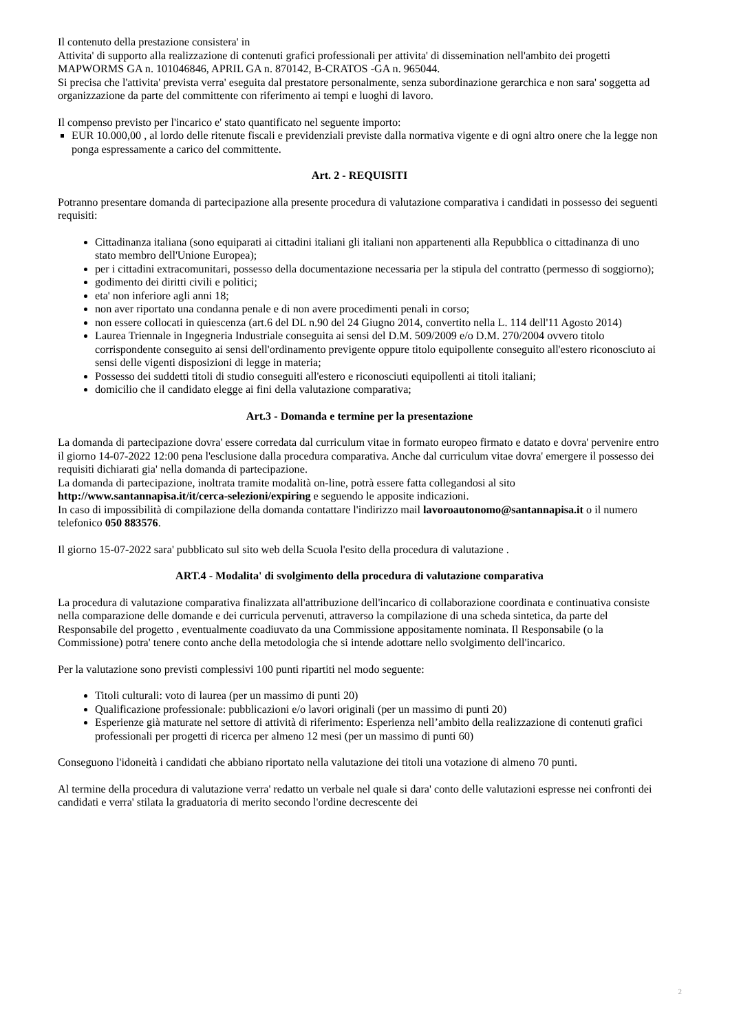Il contenuto della prestazione consistera' in
Attivita' di supporto alla realizzazione di contenuti grafici professionali per attivita' di dissemination nell'ambito dei progetti MAPWORMS GA n. 101046846, APRIL GA n. 870142, B-CRATOS -GA n. 965044.
Si precisa che l'attivita' prevista verra' eseguita dal prestatore personalmente, senza subordinazione gerarchica e non sara' soggetta ad organizzazione da parte del committente con riferimento ai tempi e luoghi di lavoro.
Il compenso previsto per l'incarico e' stato quantificato nel seguente importo:
EUR 10.000,00 , al lordo delle ritenute fiscali e previdenziali previste dalla normativa vigente e di ogni altro onere che la legge non ponga espressamente a carico del committente.
Art. 2 - REQUISITI
Potranno presentare domanda di partecipazione alla presente procedura di valutazione comparativa i candidati in possesso dei seguenti requisiti:
Cittadinanza italiana (sono equiparati ai cittadini italiani gli italiani non appartenenti alla Repubblica o cittadinanza di uno stato membro dell'Unione Europea);
per i cittadini extracomunitari, possesso della documentazione necessaria per la stipula del contratto (permesso di soggiorno);
godimento dei diritti civili e politici;
eta' non inferiore agli anni 18;
non aver riportato una condanna penale e di non avere procedimenti penali in corso;
non essere collocati in quiescenza (art.6 del DL n.90 del 24 Giugno 2014, convertito nella L. 114 dell'11 Agosto 2014)
Laurea Triennale in Ingegneria Industriale conseguita ai sensi del D.M. 509/2009 e/o D.M. 270/2004 ovvero titolo corrispondente conseguito ai sensi dell'ordinamento previgente oppure titolo equipollente conseguito all'estero riconosciuto ai sensi delle vigenti disposizioni di legge in materia;
Possesso dei suddetti titoli di studio conseguiti all'estero e riconosciuti equipollenti ai titoli italiani;
domicilio che il candidato elegge ai fini della valutazione comparativa;
Art.3 - Domanda e termine per la presentazione
La domanda di partecipazione dovra' essere corredata dal curriculum vitae in formato europeo firmato e datato e dovra' pervenire entro il giorno 14-07-2022 12:00 pena l'esclusione dalla procedura comparativa. Anche dal curriculum vitae dovra' emergere il possesso dei requisiti dichiarati gia' nella domanda di partecipazione.
La domanda di partecipazione, inoltrata tramite modalità on-line, potrà essere fatta collegandosi al sito http://www.santannapisa.it/it/cerca-selezioni/expiring e seguendo le apposite indicazioni.
In caso di impossibilità di compilazione della domanda contattare l'indirizzo mail lavoroautonomo@santannapisa.it o il numero telefonico 050 883576.
Il giorno 15-07-2022 sara' pubblicato sul sito web della Scuola l'esito della procedura di valutazione .
ART.4 - Modalita' di svolgimento della procedura di valutazione comparativa
La procedura di valutazione comparativa finalizzata all'attribuzione dell'incarico di collaborazione coordinata e continuativa consiste nella comparazione delle domande e dei curricula pervenuti, attraverso la compilazione di una scheda sintetica, da parte del Responsabile del progetto , eventualmente coadiuvato da una Commissione appositamente nominata. Il Responsabile (o la Commissione) potra' tenere conto anche della metodologia che si intende adottare nello svolgimento dell'incarico.
Per la valutazione sono previsti complessivi 100 punti ripartiti nel modo seguente:
Titoli culturali: voto di laurea (per un massimo di punti 20)
Qualificazione professionale: pubblicazioni e/o lavori originali (per un massimo di punti 20)
Esperienze già maturate nel settore di attività di riferimento: Esperienza nell’ambito della realizzazione di contenuti grafici professionali per progetti di ricerca per almeno 12 mesi (per un massimo di punti 60)
Conseguono l'idoneità i candidati che abbiano riportato nella valutazione dei titoli una votazione di almeno 70 punti.
Al termine della procedura di valutazione verra' redatto un verbale nel quale si dara' conto delle valutazioni espresse nei confronti dei candidati e verra' stilata la graduatoria di merito secondo l'ordine decrescente dei
2